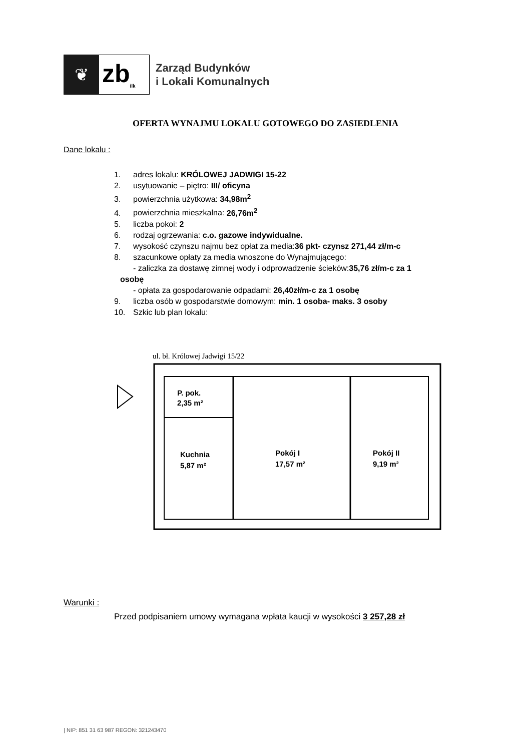❦
zb<sub>ilk</sub>
Zarząd Budynków
i Lokali Komunalnych
OFERTA WYNAJMU LOKALU GOTOWEGO DO ZASIEDLENIA
Dane lokalu :
1. adres lokalu: KRÓLOWEJ JADWIGI 15-22
2. usytuowanie – piętro: III/ oficyna
3. powierzchnia użytkowa: 34,98m<sup>2</sup>
4. powierzchnia mieszkalna: 26,76m<sup>2</sup>
5. liczba pokoi: 2
6. rodzaj ogrzewania: c.o. gazowe indywidualne.
7. wysokość czynszu najmu bez opłat za media:36 pkt- czynsz 271,44 zł/m-c
8. szacunkowe opłaty za media wnoszone do Wynajmującego:
- zaliczka za dostawę zimnej wody i odprowadzenie ścieków:35,76 zł/m-c za 1
osobę
- opłata za gospodarowanie odpadami: 26,40zł/m-c za 1 osobę
9. liczba osób w gospodarstwie domowym: min. 1 osoba- maks. 3 osoby
10. Szkic lub plan lokalu:
ul. bł. Królowej Jadwigi 15/22
P. pok.
2,35 m²
Kuchnia
5,87 m²
Pokój I
17,57 m²
Pokój II
9,19 m²
Warunki :
Przed podpisaniem umowy wymagana wpłata kaucji w wysokości 3 257,28 zł
| NIP: 851 31 63 987 REGON: 321243470